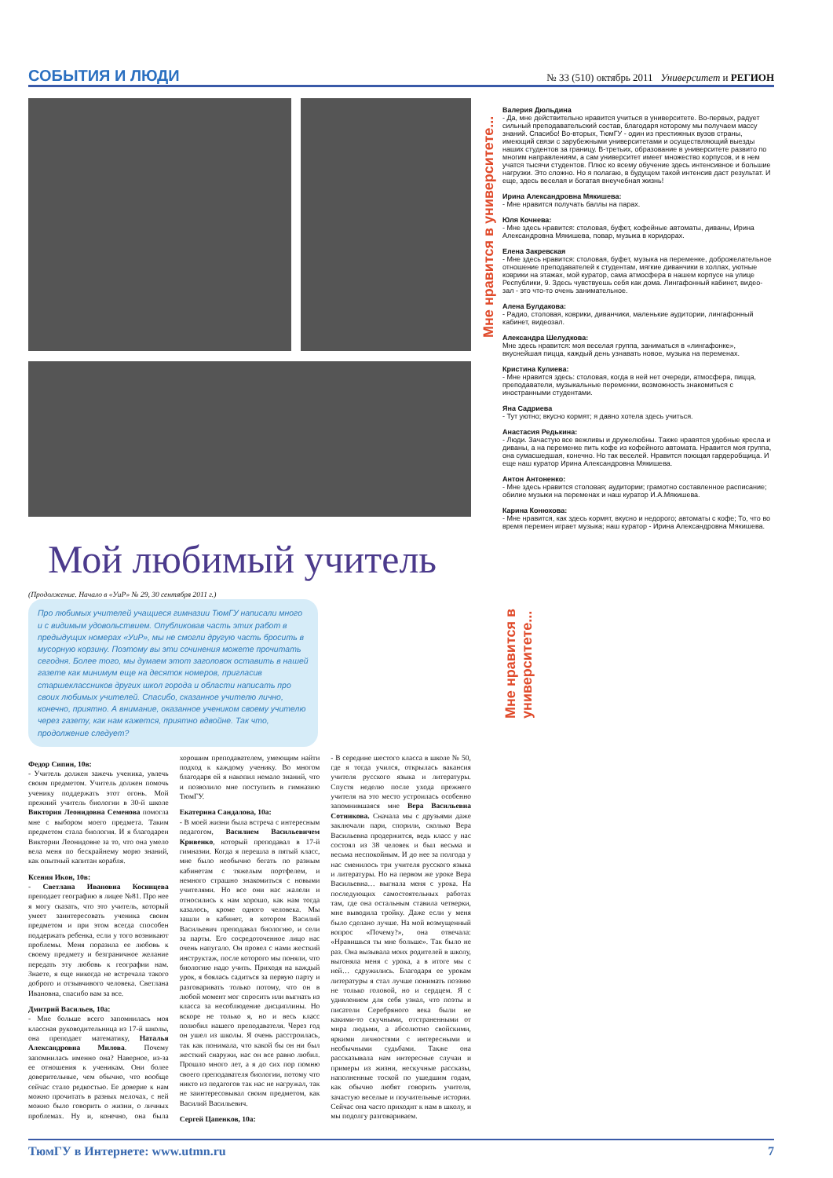СОБЫТИЯ И ЛЮДИ № 33 (510) октябрь 2011 Университет и РЕГИОН
Мне нравится в университете...
Мой любимый учитель
(Продолжение. Начало в «УиР» № 29, 30 сентября 2011 г.)
Про любимых учителей учащиеся гимназии ТюмГУ написали много и с видимым удовольствием. Опубликовав часть этих работ в предыдущих номерах «УиР», мы не смогли другую часть бросить в мусорную корзину. Поэтому вы эти сочинения можете прочитать сегодня. Более того, мы думаем этот заголовок оставить в нашей газете как минимум еще на десяток номеров, пригласив старшеклассников других школ города и области написать про своих любимых учителей. Спасибо, сказанное учителю лично, конечно, приятно. А внимание, оказанное учеником своему учителю через газету, как нам кажется, приятно вдвойне. Так что, продолжение следует?
Федор Сипин, 10в:
- Учитель должен зажечь ученика, увлечь своим предметом. Учитель должен помочь ученику поддержать этот огонь. Мой прежний учитель биологии в 30-й школе Виктория Леонидовна Семенова помогла мне с выбором моего предмета. Таким предметом стала биология. И я благодарен Виктории Леонидовне за то, что она умело вела меня по бескрайнему морю знаний, как опытный капитан корабля.
Ксения Икон, 10в:
- Светлана Ивановна Косинцева преподает географию в лицее №81. Про нее я могу сказать, что это учитель, который умеет заинтересовать ученика своим предметом и при этом всегда способен поддержать ребенка, если у того возникают проблемы. Меня поразила ее любовь к своему предмету и безграничное желание передать эту любовь к географии нам. Знаете, я еще никогда не встречала такого доброго и отзывчивого человека. Светлана Ивановна, спасибо вам за все.
Дмитрий Васильев, 10а:
- Мне больше всего запомнилась моя классная руководительница из 17-й школы, она преподает математику, Наталья Александровна Милова. Почему запомнилась именно она? Наверное, из-за ее отношения к ученикам. Они более доверительные, чем обычно, что вообще сейчас стало редкостью. Ее доверие к нам можно прочитать в разных мелочах, с ней можно было говорить о жизни, о личных проблемах. Ну и, конечно, она была хорошим преподавателем, умеющим найти подход к каждому ученику. Во многом благодаря ей я накопил немало знаний, что и позволило мне поступить в гимназию ТюмГУ.
Екатерина Сандалова, 10а:
- В моей жизни была встреча с интересным педагогом, Василием Васильевичем Кривенко, который преподавал в 17-й гимназии. Когда я перешла в пятый класс, мне было необычно бегать по разным кабинетам с тяжелым портфелем, и немного страшно знакомиться с новыми учителями. Но все они нас жалели и относились к нам хорошо, как нам тогда казалось, кроме одного человека. Мы зашли в кабинет, в котором Василий Васильевич преподавал биологию, и сели за парты. Его сосредоточенное лицо нас очень напугало. Он провел с нами жесткий инструктаж, после которого мы поняли, что биологию надо учить. Приходя на каждый урок, я боялась садиться за первую парту и разговаривать только потому, что он в любой момент мог спросить или выгнать из класса за несоблюдение дисциплины. Но вскоре не только я, но и весь класс полюбил нашего преподавателя. Через год он ушел из школы. Я очень расстроилась, так как понимала, что какой бы он ни был жесткий снаружи, нас он все равно любил. Прошло много лет, а я до сих пор помню своего преподавателя биологии, потому что никто из педагогов так нас не нагружал, так не заинтересовывал своим предметом, как Василий Васильевич.
Сергей Цапенков, 10а:
- В середине шестого класса в школе № 50, где я тогда учился, открылась вакансия учителя русского языка и литературы. Спустя неделю после ухода прежнего учителя на это место устроилась особенно запомнившаяся мне Вера Васильевна Сотникова. Сначала мы с друзьями даже заключали пари, спорили, сколько Вера Васильевна продержится, ведь класс у нас состоял из 38 человек и был весьма и весьма неспокойным. И до нее за полгода у нас сменилось три учителя русского языка и литературы. Но на первом же уроке Вера Васильевна… выгнала меня с урока. На последующих самостоятельных работах там, где она остальным ставила четверки, мне выводила тройку. Даже если у меня было сделано лучше. На мой возмущенный вопрос «Почему?», она отвечала: «Нравишься ты мне больше». Так было не раз. Она вызывала моих родителей в школу, выгоняла меня с урока, а в итоге мы с ней… сдружились. Благодаря ее урокам литературы я стал лучше понимать поэзию не только головой, но и сердцем. Я с удивлением для себя узнал, что поэты и писатели Серебряного века были не какими-то скучными, отстраненными от мира людьми, а абсолютно свойскими, яркими личностями с интересными и необычными судьбами. Также она рассказывала нам интересные случаи и примеры из жизни, нескучные рассказы, наполненные тоской по ушедшим годам, как обычно любят говорить учителя, зачастую веселые и поучительные истории. Сейчас она часто приходит к нам в школу, и мы подолгу разговариваем.
Валерия Дюльдина
- Да, мне действительно нравится учиться в университете. Во-первых, радует сильный преподавательский состав, благодаря которому мы получаем массу знаний. Спасибо! Во-вторых, ТюмГУ - один из престижных вузов страны, имеющий связи с зарубежными университетами и осуществляющий выезды наших студентов за границу. В-третьих, образование в университете развито по многим направлениям, а сам университет имеет множество корпусов, и в нем учатся тысячи студентов. Плюс ко всему обучение здесь интенсивное и большие нагрузки. Это сложно. Но я полагаю, в будущем такой интенсив даст результат. И еще, здесь веселая и богатая внеучебная жизнь!
Ирина Александровна Мякишева:
- Мне нравится получать баллы на парах.
Юля Кочнева:
- Мне здесь нравится: столовая, буфет, кофейные автоматы, диваны, Ирина Александровна Мякишева, повар, музыка в коридорах.
Елена Закревская
- Мне здесь нравится: столовая, буфет, музыка на переменке, доброжелательное отношение преподавателей к студентам, мягкие диванчики в холлах, уютные коврики на этажах, мой куратор, сама атмосфера в нашем корпусе на улице Республики, 9. Здесь чувствуешь себя как дома. Лингафонный кабинет, видео-зал - это что-то очень занимательное.
Алена Булдакова:
- Радио, столовая, коврики, диванчики, маленькие аудитории, лингафонный кабинет, видеозал.
Александра Шелудкова:
Мне здесь нравится: моя веселая группа, заниматься в «лингафонке», вкуснейшая пицца, каждый день узнавать новое, музыка на переменах.
Кристина Кулиева:
- Мне нравится здесь: столовая, когда в ней нет очереди, атмосфера, пицца, преподаватели, музыкальные переменки, возможность знакомиться с иностранными студентами.
Яна Садриева
- Тут уютно; вкусно кормят; я давно хотела здесь учиться.
Анастасия Редькина:
- Люди. Зачастую все вежливы и дружелюбны. Также нравятся удобные кресла и диваны, а на переменке пить кофе из кофейного автомата. Нравится моя группа, она сумасшедшая, конечно. Но так веселей. Нравится поющая гардеробщица. И еще наш куратор Ирина Александровна Мякишева.
Антон Антоненко:
- Мне здесь нравится столовая; аудитории; грамотно составленное расписание; обилие музыки на переменах и наш куратор И.А.Мякишева.
Карина Конюхова:
- Мне нравится, как здесь кормят, вкусно и недорого; автоматы с кофе; То, что во время перемен играет музыка; наш куратор - Ирина Александровна Мякишева.
Мне нравится в университете...
ТюмГУ в Интернете: www.utmn.ru 7